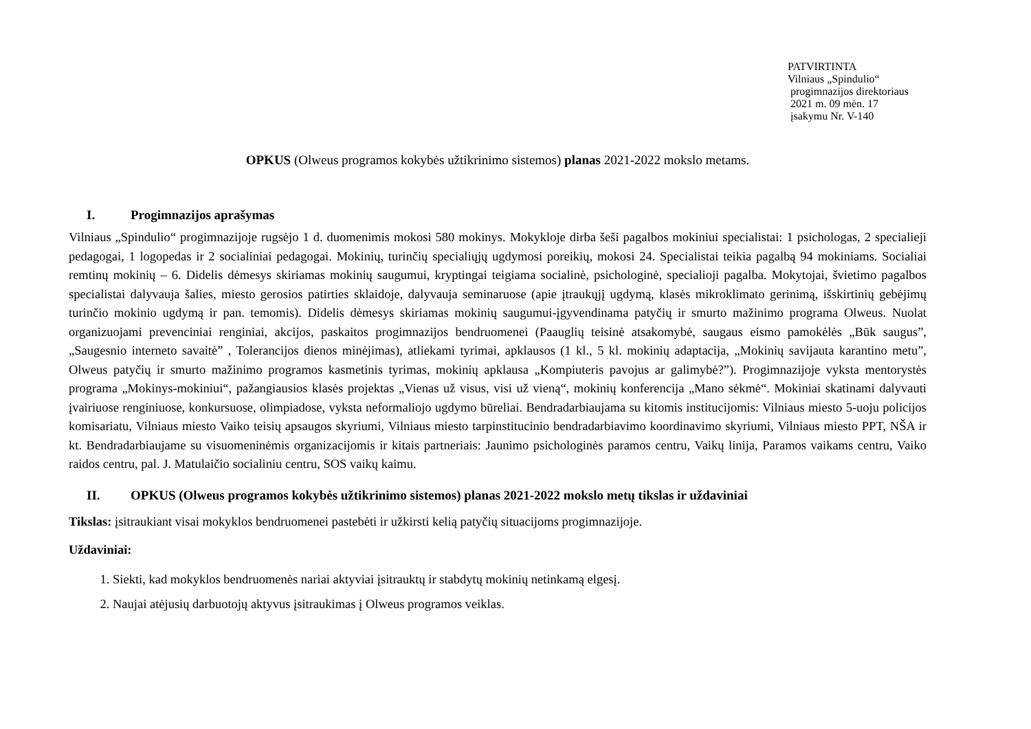PATVIRTINTA
Vilniaus „Spindulio“
progimnazijos direktoriaus
2021 m. 09 mėn. 17
įsakymu Nr. V-140
OPKUS (Olweus programos kokybės užtikrinimo sistemos) planas 2021-2022 mokslo metams.
I. Progimnazijos aprašymas
Vilniaus „Spindulio“ progimnazijoje rugsėjo 1 d. duomenimis mokosi 580 mokinys. Mokykloje dirba šeši pagalbos mokiniui specialistai: 1 psichologas, 2 specialieji pedagogai, 1 logopedas ir 2 socialiniai pedagogai. Mokinių, turinčių specialiųjų ugdymosi poreikių, mokosi 24. Specialistai teikia pagalbą 94 mokiniams. Socialiai remtinų mokinių – 6. Didelis dėmesys skiriamas mokinių saugumui, kryptingai teigiama socialinė, psichologinė, specialioji pagalba. Mokytojai, švietimo pagalbos specialistai dalyvauja šalies, miesto gerosios patirties sklaidoje, dalyvauja seminaruose (apie įtraukųjį ugdymą, klasės mikroklimato gerinimą, išskirtinių gebėjimų turinčio mokinio ugdymą ir pan. temomis). Didelis dėmesys skiriamas mokinių saugumui-įgyvendinama patyčių ir smurto mažinimo programa Olweus. Nuolat organizuojami prevenciniai renginiai, akcijos, paskaitos progimnazijos bendruomenei (Paauglių teisinė atsakomybė, saugaus eismo pamokėlės „Būk saugus”, „Saugesnio interneto savaitė” , Tolerancijos dienos minėjimas), atliekami tyrimai, apklausos (1 kl., 5 kl. mokinių adaptacija, „Mokinių savijauta karantino metu”, Olweus patyčių ir smurto mažinimo programos kasmetinis tyrimas, mokinių apklausa „Kompiuteris pavojus ar galimybė?”). Progimnazijoje vyksta mentorystės programa „Mokinys-mokiniui“, pažangiausios klasės projektas „Vienas už visus, visi už vieną“, mokinių konferencija „Mano sėkmė“. Mokiniai skatinami dalyvauti įvairiuose renginiuose, konkursuose, olimpiadose, vyksta neformaliojo ugdymo būreliai. Bendradarbiaujama su kitomis institucijomis: Vilniaus miesto 5-uoju policijos komisariatu, Vilniaus miesto Vaiko teisių apsaugos skyriumi, Vilniaus miesto tarpinstitucinio bendradarbiavimo koordinavimo skyriumi, Vilniaus miesto PPT, NŠA ir kt. Bendradarbiaujame su visuomeninėmis organizacijomis ir kitais partneriais: Jaunimo psichologinės paramos centru, Vaikų linija, Paramos vaikams centru, Vaiko raidos centru, pal. J. Matulaičio socialiniu centru, SOS vaikų kaimu.
II. OPKUS (Olweus programos kokybės užtikrinimo sistemos) planas 2021-2022 mokslo metų tikslas ir uždaviniai
Tikslas: įsitraukiant visai mokyklos bendruomenei pastebėti ir užkirsti kelią patyčių situacijoms progimnazijoje.
Uždaviniai:
1. Siekti, kad mokyklos bendruomenės nariai aktyviai įsitrauktų ir stabdytų mokinių netinkamą elgesį.
2. Naujai atėjusių darbuotojų aktyvus įsitraukimas į Olweus programos veiklas.